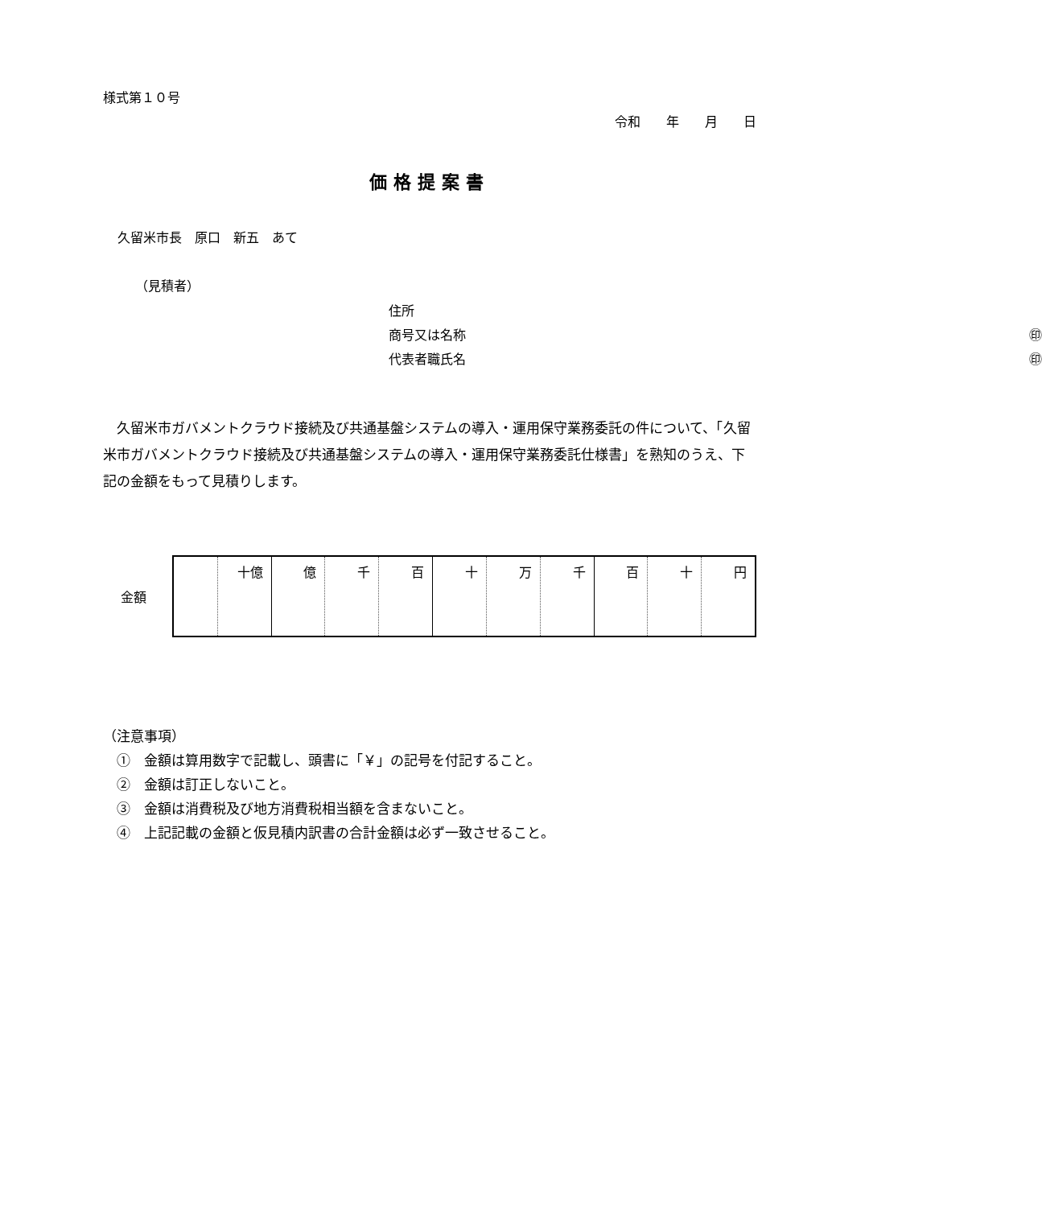様式第１０号
令和　　年　　月　　日
価格提案書
久留米市長　原口　新五　あて
（見積者）
住所
商号又は名称 ㊞
代表者職氏名 ㊞
　久留米市ガバメントクラウド接続及び共通基盤システムの導入・運用保守業務委託の件について、「久留米市ガバメントクラウド接続及び共通基盤システムの導入・運用保守業務委託仕様書」を熟知のうえ、下記の金額をもって見積りします。
金額
| | 十億 | 億 | 千 | 百 | 十 | 万 | 千 | 百 | 十 | 円 |
（注意事項）
　①　金額は算用数字で記載し、頭書に「￥」の記号を付記すること。
　②　金額は訂正しないこと。
　③　金額は消費税及び地方消費税相当額を含まないこと。
　④　上記記載の金額と仮見積内訳書の合計金額は必ず一致させること。